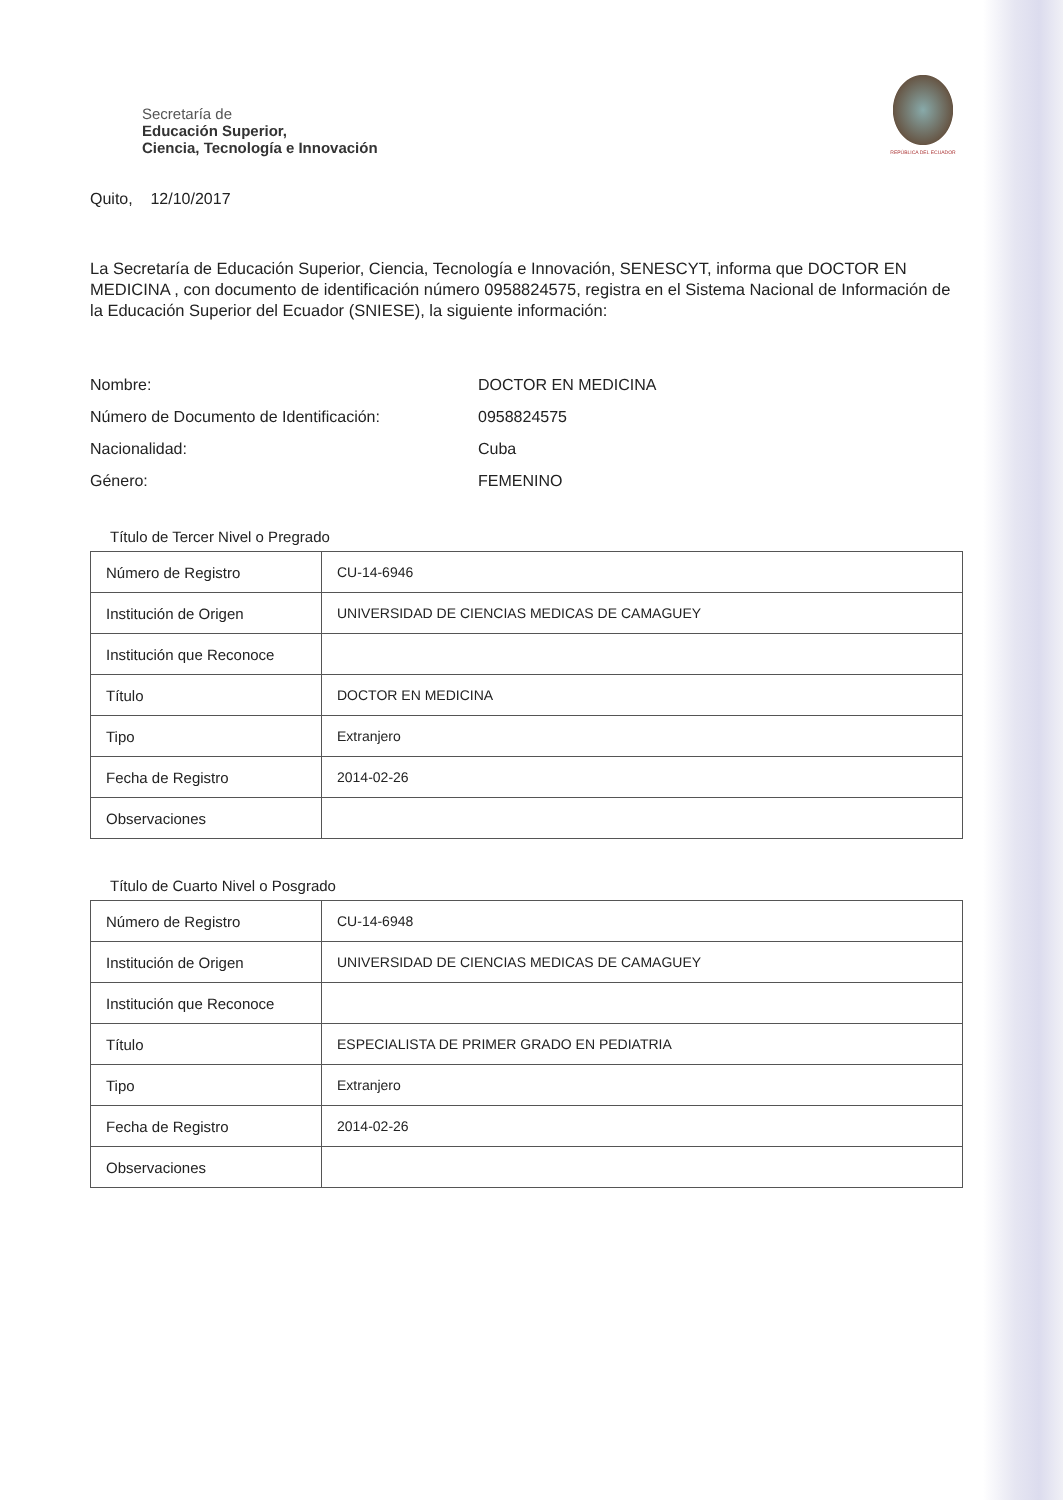Secretaría de
Educación Superior,
Ciencia, Tecnología e Innovación
REPÚBLICA DEL ECUADOR
Quito, 12/10/2017
La Secretaría de Educación Superior, Ciencia, Tecnología e Innovación, SENESCYT, informa que DOCTOR EN MEDICINA , con documento de identificación número 0958824575, registra en el Sistema Nacional de Información de la Educación Superior del Ecuador (SNIESE), la siguiente información:
Nombre:
DOCTOR EN MEDICINA
Número de Documento de Identificación:
0958824575
Nacionalidad:
Cuba
Género:
FEMENINO
Título de Tercer Nivel o Pregrado
| Número de Registro | CU-14-6946 |
| Institución de Origen | UNIVERSIDAD DE CIENCIAS MEDICAS DE CAMAGUEY |
| Institución que Reconoce | |
| Título | DOCTOR EN MEDICINA |
| Tipo | Extranjero |
| Fecha de Registro | 2014-02-26 |
| Observaciones | |
Título de Cuarto Nivel o Posgrado
| Número de Registro | CU-14-6948 |
| Institución de Origen | UNIVERSIDAD DE CIENCIAS MEDICAS DE CAMAGUEY |
| Institución que Reconoce | |
| Título | ESPECIALISTA DE PRIMER GRADO EN PEDIATRIA |
| Tipo | Extranjero |
| Fecha de Registro | 2014-02-26 |
| Observaciones | |